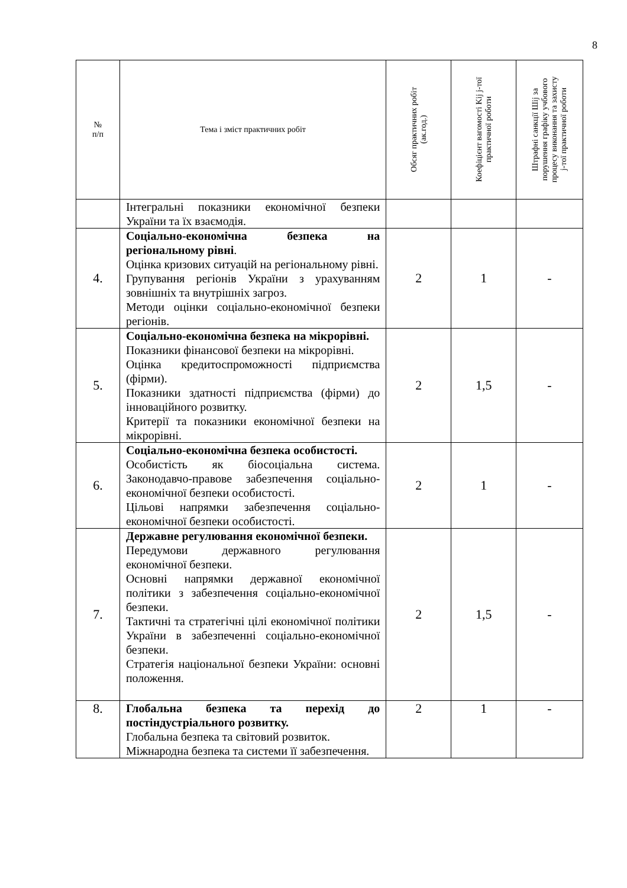8
| № п/п | Тема і зміст практичних робіт | Обсяг практичних робіт (ак.год.) | Коефіцієнт вагомості Kij j-тої практичної роботи | Штрафні санкції Шij за порушення графіку учбового процесу виконання та захисту j-тої практичної роботи |
| --- | --- | --- | --- | --- |
| | Інтегральні показники економічної безпеки України та їх взаємодія. | | | |
| 4. | Соціально-економічна безпека на регіональному рівні . Оцінка кризових ситуацій на регіональному рівні. Групування регіонів України з урахуванням зовнішніх та внутрішніх загроз. Методи оцінки соціально-економічної безпеки регіонів. | 2 | 1 | - |
| 5. | Соціально-економічна безпека на мікрорівні. Показники фінансової безпеки на мікрорівні. Оцінка кредитоспроможності підприємства (фірми). Показники здатності підприємства (фірми) до інноваційного розвитку. Критерії та показники економічної безпеки на мікрорівні. | 2 | 1,5 | - |
| 6. | Соціально-економічна безпека особистості. Особистість як біосоціальна система. Законодавчо-правове забезпечення соціально-економічної безпеки особистості. Цільові напрямки забезпечення соціально-економічної безпеки особистості. | 2 | 1 | - |
| 7. | Державне регулювання економічної безпеки. Передумови державного регулювання економічної безпеки. Основні напрямки державної економічної політики з забезпечення соціально-економічної безпеки. Тактичні та стратегічні цілі економічної політики України в забезпеченні соціально-економічної безпеки. Стратегія національної безпеки України: основні положення. | 2 | 1,5 | - |
| 8. | Глобальна безпека та перехід до постіндустріального розвитку. Глобальна безпека та світовий розвиток. Міжнародна безпека та системи її забезпечення. | 2 | 1 | - |